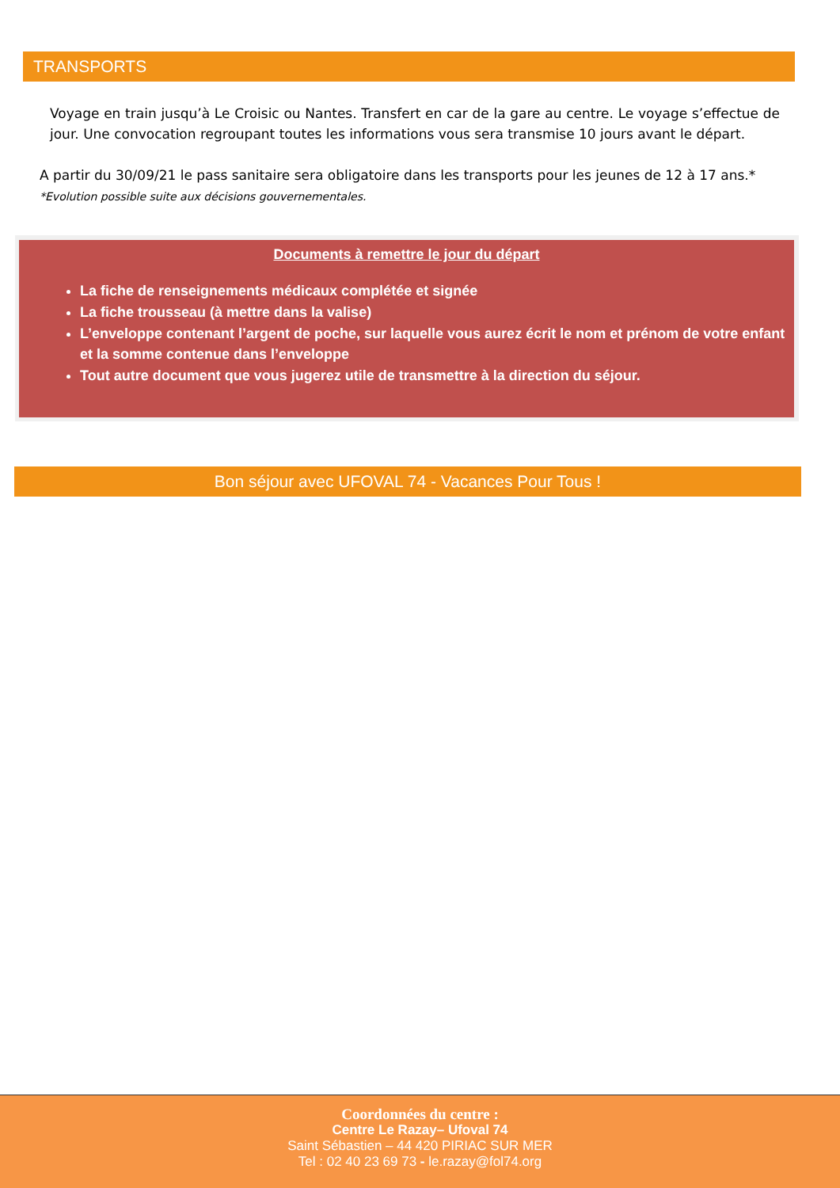TRANSPORTS
Voyage en train jusqu’à Le Croisic ou Nantes. Transfert en car de la gare au centre. Le voyage s’effectue de jour. Une convocation regroupant toutes les informations vous sera transmise 10 jours avant le départ.
A partir du 30/09/21 le pass sanitaire sera obligatoire dans les transports pour les jeunes de 12 à 17 ans.*
*Evolution possible suite aux décisions gouvernementales.
Documents à remettre le jour du départ
La fiche de renseignements médicaux complétée et signée
La fiche trousseau (à mettre dans la valise)
L’enveloppe contenant l’argent de poche, sur laquelle vous aurez écrit le nom et prénom de votre enfant et la somme contenue dans l’enveloppe
Tout autre document que vous jugerez utile de transmettre à la direction du séjour.
Bon séjour avec UFOVAL 74 - Vacances Pour Tous !
Coordonnées du centre :
Centre Le Razay– Ufoval 74
Saint Sébastien – 44 420 PIRIAC SUR MER
Tel : 02 40 23 69 73 - le.razay@fol74.org